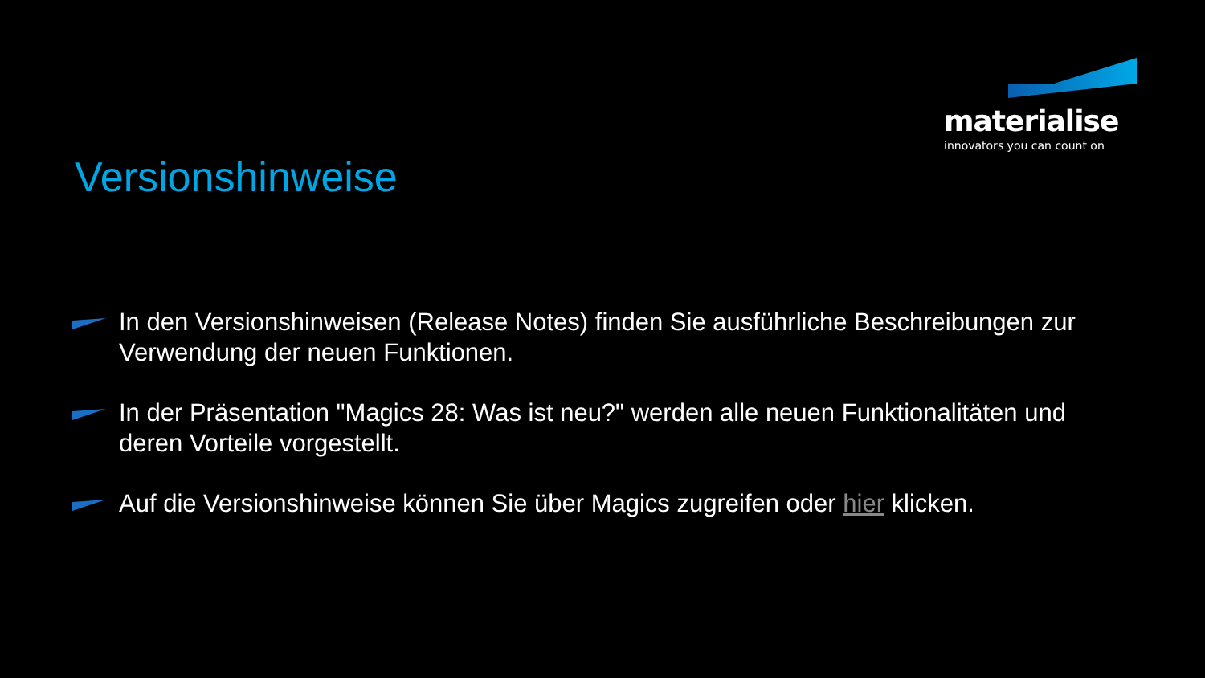materialise
innovators you can count on
Versionshinweise
In den Versionshinweisen (Release Notes) finden Sie ausführliche Beschreibungen zur Verwendung der neuen Funktionen.
In der Präsentation "Magics 28: Was ist neu?" werden alle neuen Funktionalitäten und deren Vorteile vorgestellt.
Auf die Versionshinweise können Sie über Magics zugreifen oder hier klicken.